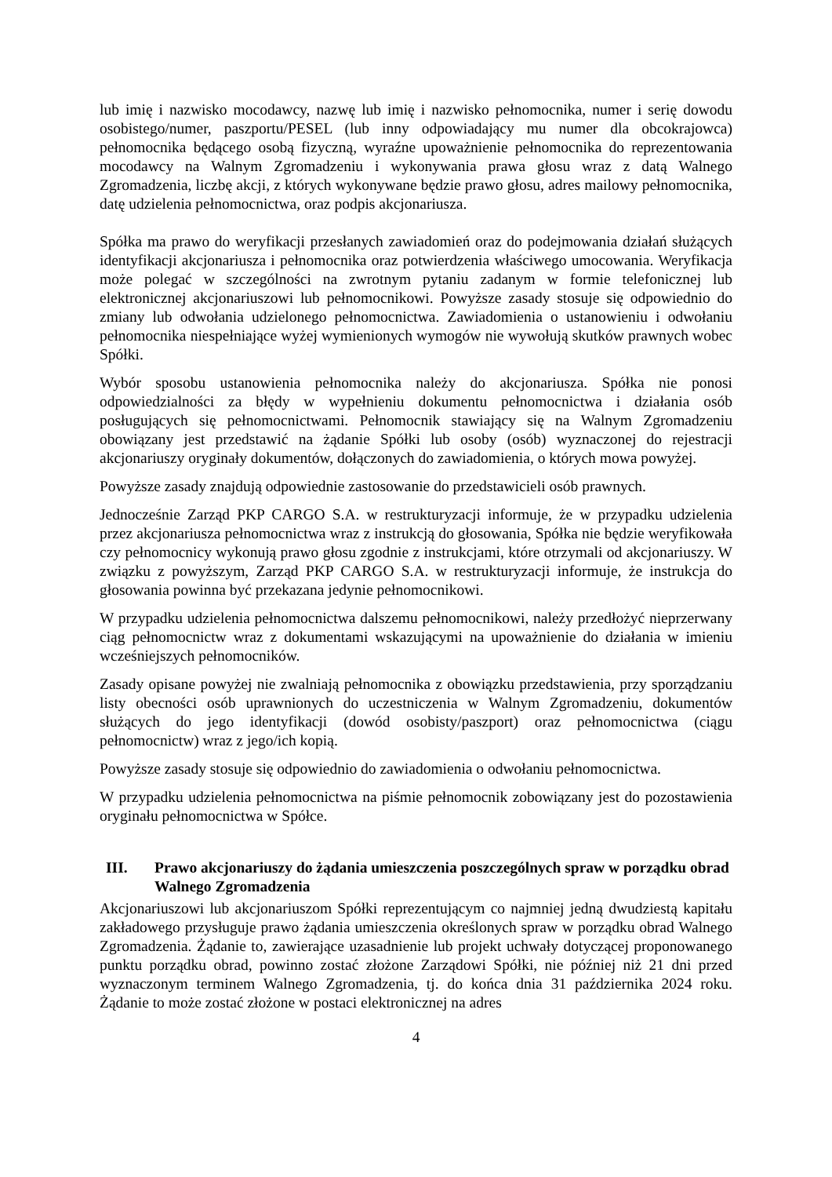lub imię i nazwisko mocodawcy, nazwę lub imię i nazwisko pełnomocnika, numer i serię dowodu osobistego/numer, paszportu/PESEL (lub inny odpowiadający mu numer dla obcokrajowca) pełnomocnika będącego osobą fizyczną, wyraźne upoważnienie pełnomocnika do reprezentowania mocodawcy na Walnym Zgromadzeniu i wykonywania prawa głosu wraz z datą Walnego Zgromadzenia, liczbę akcji, z których wykonywane będzie prawo głosu, adres mailowy pełnomocnika, datę udzielenia pełnomocnictwa, oraz podpis akcjonariusza.
Spółka ma prawo do weryfikacji przesłanych zawiadomień oraz do podejmowania działań służących identyfikacji akcjonariusza i pełnomocnika oraz potwierdzenia właściwego umocowania. Weryfikacja może polegać w szczególności na zwrotnym pytaniu zadanym w formie telefonicznej lub elektronicznej akcjonariuszowi lub pełnomocnikowi. Powyższe zasady stosuje się odpowiednio do zmiany lub odwołania udzielonego pełnomocnictwa. Zawiadomienia o ustanowieniu i odwołaniu pełnomocnika niespełniające wyżej wymienionych wymogów nie wywołują skutków prawnych wobec Spółki.
Wybór sposobu ustanowienia pełnomocnika należy do akcjonariusza. Spółka nie ponosi odpowiedzialności za błędy w wypełnieniu dokumentu pełnomocnictwa i działania osób posługujących się pełnomocnictwami. Pełnomocnik stawiający się na Walnym Zgromadzeniu obowiązany jest przedstawić na żądanie Spółki lub osoby (osób) wyznaczonej do rejestracji akcjonariuszy oryginały dokumentów, dołączonych do zawiadomienia, o których mowa powyżej.
Powyższe zasady znajdują odpowiednie zastosowanie do przedstawicieli osób prawnych.
Jednocześnie Zarząd PKP CARGO S.A. w restrukturyzacji informuje, że w przypadku udzielenia przez akcjonariusza pełnomocnictwa wraz z instrukcją do głosowania, Spółka nie będzie weryfikowała czy pełnomocnicy wykonują prawo głosu zgodnie z instrukcjami, które otrzymali od akcjonariuszy. W związku z powyższym, Zarząd PKP CARGO S.A. w restrukturyzacji informuje, że instrukcja do głosowania powinna być przekazana jedynie pełnomocnikowi.
W przypadku udzielenia pełnomocnictwa dalszemu pełnomocnikowi, należy przedłożyć nieprzerwany ciąg pełnomocnictw wraz z dokumentami wskazującymi na upoważnienie do działania w imieniu wcześniejszych pełnomocników.
Zasady opisane powyżej nie zwalniają pełnomocnika z obowiązku przedstawienia, przy sporządzaniu listy obecności osób uprawnionych do uczestniczenia w Walnym Zgromadzeniu, dokumentów służących do jego identyfikacji (dowód osobisty/paszport) oraz pełnomocnictwa (ciągu pełnomocnictw) wraz z jego/ich kopią.
Powyższe zasady stosuje się odpowiednio do zawiadomienia o odwołaniu pełnomocnictwa.
W przypadku udzielenia pełnomocnictwa na piśmie pełnomocnik zobowiązany jest do pozostawienia oryginału pełnomocnictwa w Spółce.
III. Prawo akcjonariuszy do żądania umieszczenia poszczególnych spraw w porządku obrad Walnego Zgromadzenia
Akcjonariuszowi lub akcjonariuszom Spółki reprezentującym co najmniej jedną dwudziestą kapitału zakładowego przysługuje prawo żądania umieszczenia określonych spraw w porządku obrad Walnego Zgromadzenia. Żądanie to, zawierające uzasadnienie lub projekt uchwały dotyczącej proponowanego punktu porządku obrad, powinno zostać złożone Zarządowi Spółki, nie później niż 21 dni przed wyznaczonym terminem Walnego Zgromadzenia, tj. do końca dnia 31 października 2024 roku. Żądanie to może zostać złożone w postaci elektronicznej na adres
4